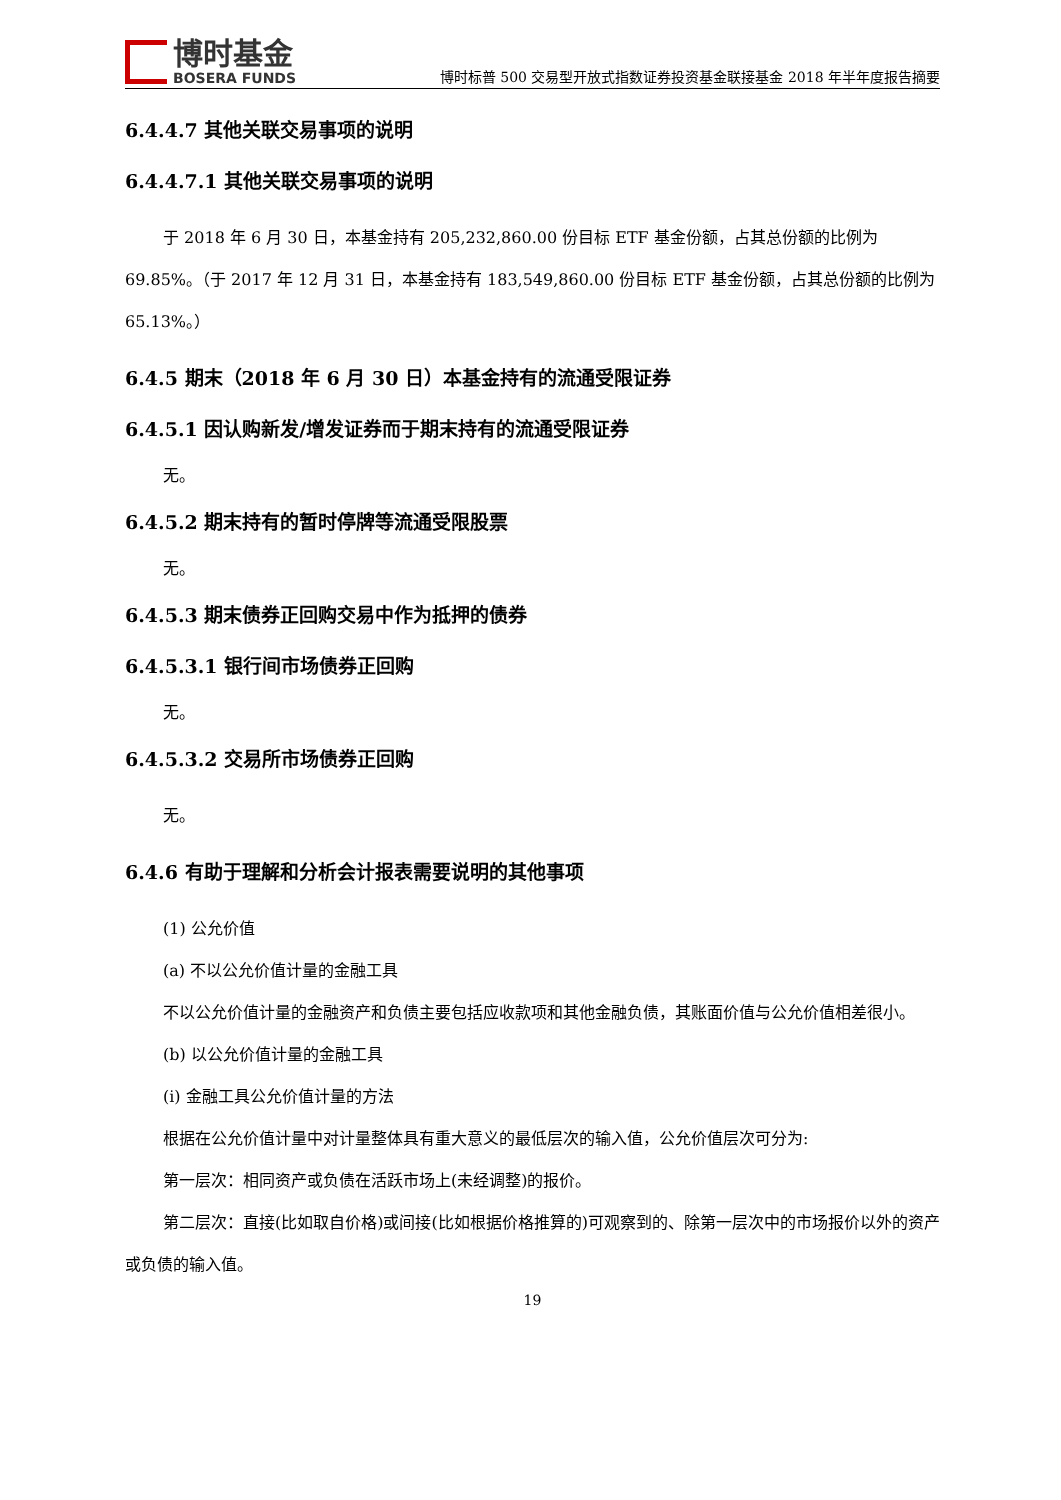博时基金
BOSERA FUNDS
博时标普 500 交易型开放式指数证券投资基金联接基金 2018 年半年度报告摘要
6.4.4.7 其他关联交易事项的说明
6.4.4.7.1 其他关联交易事项的说明
于 2018 年 6 月 30 日，本基金持有 205,232,860.00 份目标 ETF 基金份额，占其总份额的比例为 69.85%。（于 2017 年 12 月 31 日，本基金持有 183,549,860.00 份目标 ETF 基金份额，占其总份额的比例为 65.13%。）
6.4.5 期末（2018 年 6 月 30 日）本基金持有的流通受限证券
6.4.5.1 因认购新发/增发证券而于期末持有的流通受限证券
无。
6.4.5.2 期末持有的暂时停牌等流通受限股票
无。
6.4.5.3 期末债券正回购交易中作为抵押的债券
6.4.5.3.1 银行间市场债券正回购
无。
6.4.5.3.2 交易所市场债券正回购
无。
6.4.6 有助于理解和分析会计报表需要说明的其他事项
(1) 公允价值
(a) 不以公允价值计量的金融工具
不以公允价值计量的金融资产和负债主要包括应收款项和其他金融负债，其账面价值与公允价值相差很小。
(b) 以公允价值计量的金融工具
(i) 金融工具公允价值计量的方法
根据在公允价值计量中对计量整体具有重大意义的最低层次的输入值，公允价值层次可分为:
第一层次：相同资产或负债在活跃市场上(未经调整)的报价。
第二层次：直接(比如取自价格)或间接(比如根据价格推算的)可观察到的、除第一层次中的市场报价以外的资产或负债的输入值。
19